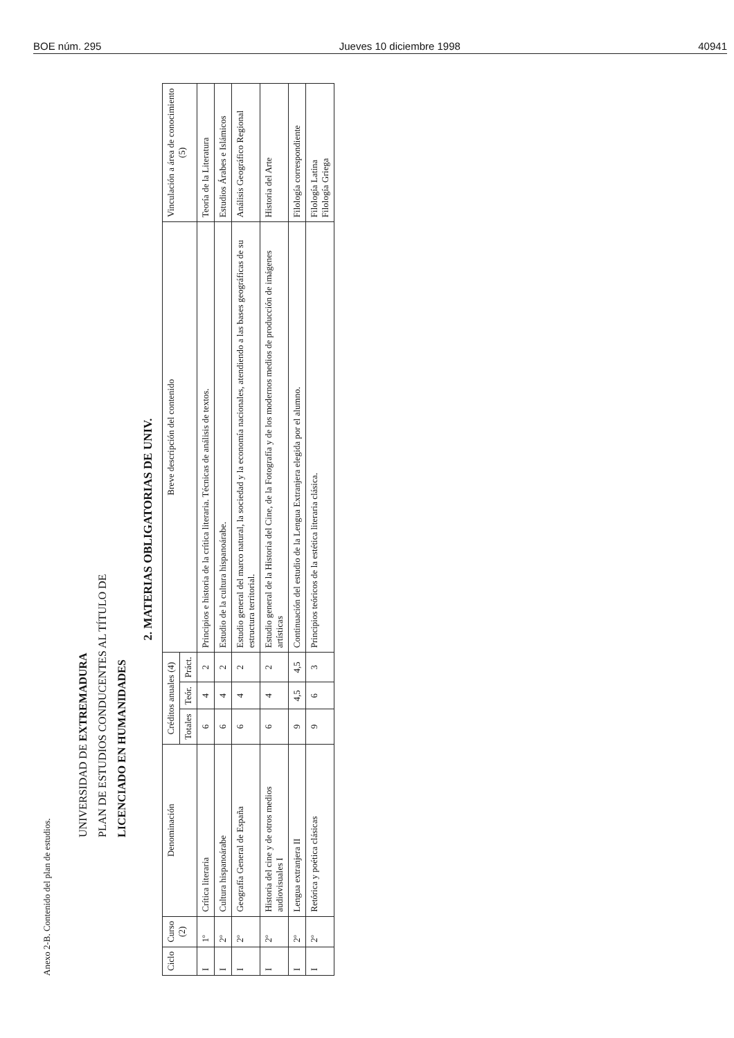BOE núm. 295 Jueves 10 diciembre 1998 40941
Anexo 2-B. Contenido del plan de estudios.
UNIVERSIDAD DE EXTREMADURA
PLAN DE ESTUDIOS CONDUCENTES AL TÍTULO DE
LICENCIADO EN HUMANIDADES
2. MATERIAS OBLIGATORIAS DE UNIV.
| Ciclo | Curso (2) | Denominación | Créditos anuales (4) | | | Breve descripción del contenido | Vinculación a área de conocimiento (5) |
| --- | --- | --- | --- | --- | --- | --- | --- |
| | | | Totales | Teór. | Práct. | | |
| I | 1º | Crítica literaria | 6 | 4 | 2 | Principios e historia de la crítica literaria. Técnicas de análisis de textos. | Teoría de la Literatura |
| I | 2º | Cultura hispanoárabe | 6 | 4 | 2 | Estudio de la cultura hispanoárabe. | Estudios Árabes e Islámicos |
| I | 2º | Geografía General de España | 6 | 4 | 2 | Estudio general del marco natural, la sociedad y la economía nacionales, atendiendo a las bases geográficas de su estructura territorial. | Análisis Geográfico Regional |
| I | 2º | Historia del cine y de otros medios audiovisuales I | 6 | 4 | 2 | Estudio general de la Historia del Cine, de la Fotografía y de los modernos medios de producción de imágenes artísticas | Historia del Arte |
| I | 2º | Lengua extranjera II | 9 | 4,5 | 4,5 | Continuación del estudio de la Lengua Extranjera elegida por el alumno. | Filología correspondiente |
| I | 2º | Retórica y poética clásicas | 9 | 6 | 3 | Principios teóricos de la estética literaria clásica. | Filología Latina Filología Griega |